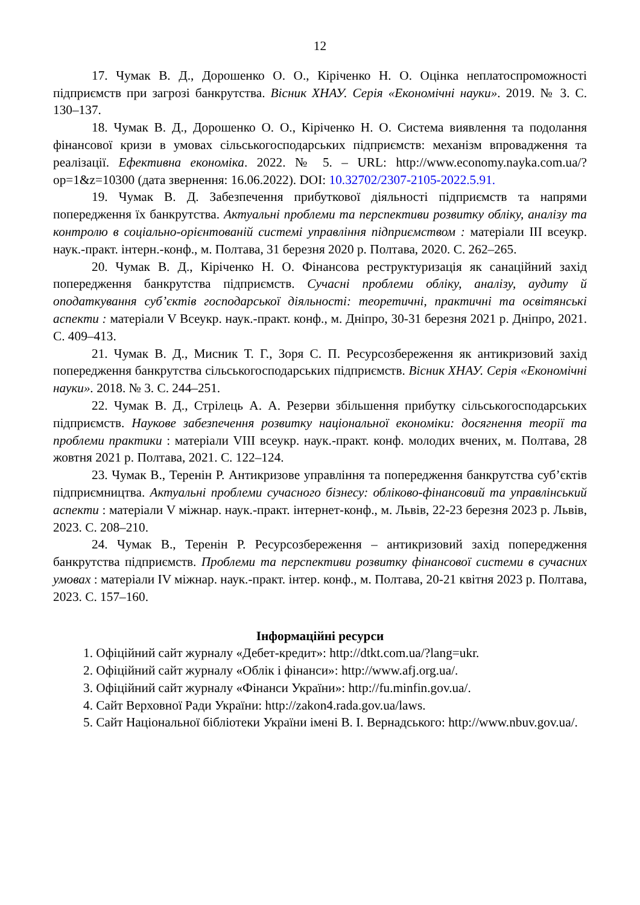12
17. Чумак В. Д., Дорошенко О. О., Кіріченко Н. О. Оцінка неплатоспроможності підприємств при загрозі банкрутства. Вісник ХНАУ. Серія «Економічні науки». 2019. № 3. С. 130–137.
18. Чумак В. Д., Дорошенко О. О., Кіріченко Н. О. Система виявлення та подолання фінансової кризи в умовах сільськогосподарських підприємств: механізм впровадження та реалізації. Ефективна економіка. 2022. № 5. – URL: http://www.economy.nayka.com.ua/?op=1&z=10300 (дата звернення: 16.06.2022). DOI: 10.32702/2307-2105-2022.5.91.
19. Чумак В. Д. Забезпечення прибуткової діяльності підприємств та напрями попередження їх банкрутства. Актуальні проблеми та перспективи розвитку обліку, аналізу та контролю в соціально-орієнтованій системі управління підприємством : матеріали ІІІ всеукр. наук.-практ. інтерн.-конф., м. Полтава, 31 березня 2020 р. Полтава, 2020. С. 262–265.
20. Чумак В. Д., Кіріченко Н. О. Фінансова реструктуризація як санаційний захід попередження банкрутства підприємств. Сучасні проблеми обліку, аналізу, аудиту й оподаткування суб’єктів господарської діяльності: теоретичні, практичні та освітянські аспекти : матеріали V Всеукр. наук.-практ. конф., м. Дніпро, 30-31 березня 2021 р. Дніпро, 2021. С. 409–413.
21. Чумак В. Д., Мисник Т. Г., Зоря С. П. Ресурсозбереження як антикризовий захід попередження банкрутства сільськогосподарських підприємств. Вісник ХНАУ. Серія «Економічні науки». 2018. № 3. С. 244–251.
22. Чумак В. Д., Стрілець А. А. Резерви збільшення прибутку сільськогосподарських підприємств. Наукове забезпечення розвитку національної економіки: досягнення теорії та проблеми практики : матеріали VIII всеукр. наук.-практ. конф. молодих вчених, м. Полтава, 28 жовтня 2021 р. Полтава, 2021. С. 122–124.
23. Чумак В., Теренін Р. Антикризове управління та попередження банкрутства суб’єктів підприємництва. Актуальні проблеми сучасного бізнесу: обліково-фінансовий та управлінський аспекти : матеріали V міжнар. наук.-практ. інтернет-конф., м. Львів, 22-23 березня 2023 р. Львів, 2023. С. 208–210.
24. Чумак В., Теренін Р. Ресурсозбереження – антикризовий захід попередження банкрутства підприємств. Проблеми та перспективи розвитку фінансової системи в сучасних умовах : матеріали IV міжнар. наук.-практ. інтер. конф., м. Полтава, 20-21 квітня 2023 р. Полтава, 2023. С. 157–160.
Інформаційні ресурси
1. Офіційний сайт журналу «Дебет-кредит»: http://dtkt.com.ua/?lang=ukr.
2. Офіційний сайт журналу «Облік і фінанси»: http://www.afj.org.ua/.
3. Офіційний сайт журналу «Фінанси України»: http://fu.minfin.gov.ua/.
4. Сайт Верховної Ради України: http://zakon4.rada.gov.ua/laws.
5. Сайт Національної бібліотеки України імені В. І. Вернадського: http://www.nbuv.gov.ua/.